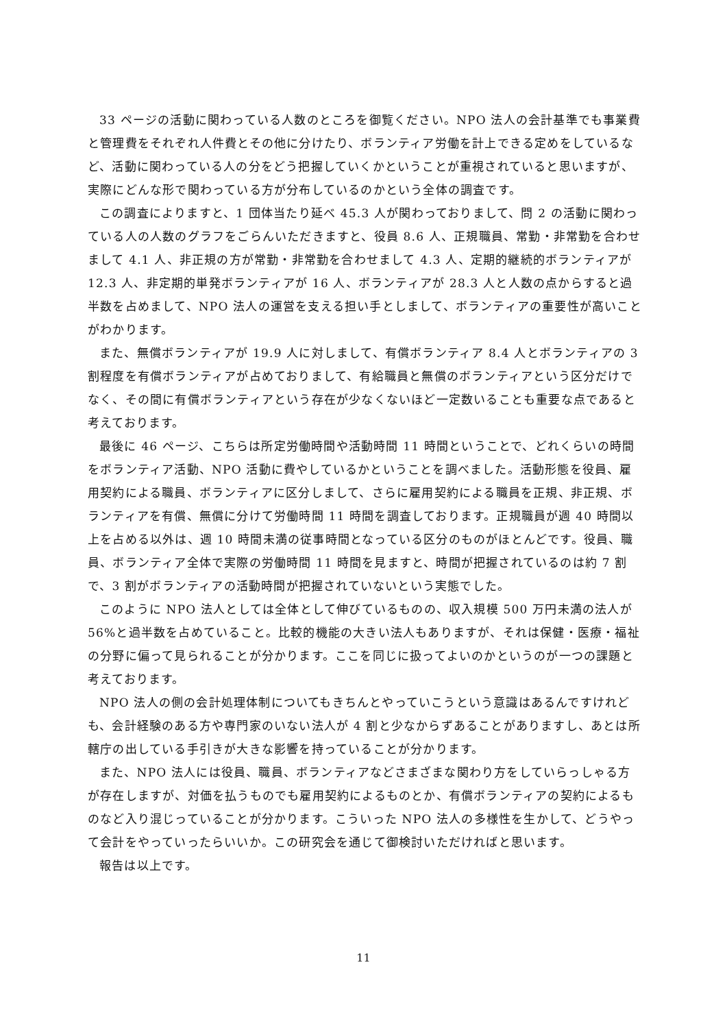33 ページの活動に関わっている人数のところを御覧ください。NPO 法人の会計基準でも事業費と管理費をそれぞれ人件費とその他に分けたり、ボランティア労働を計上できる定めをしているなど、活動に関わっている人の分をどう把握していくかということが重視されていると思いますが、実際にどんな形で関わっている方が分布しているのかという全体の調査です。
この調査によりますと、1 団体当たり延べ 45.3 人が関わっておりまして、問 2 の活動に関わっている人の人数のグラフをごらんいただきますと、役員 8.6 人、正規職員、常勤・非常勤を合わせまして 4.1 人、非正規の方が常勤・非常勤を合わせまして 4.3 人、定期的継続的ボランティアが 12.3 人、非定期的単発ボランティアが 16 人、ボランティアが 28.3 人と人数の点からすると過半数を占めまして、NPO 法人の運営を支える担い手としまして、ボランティアの重要性が高いことがわかります。
また、無償ボランティアが 19.9 人に対しまして、有償ボランティア 8.4 人とボランティアの 3 割程度を有償ボランティアが占めておりまして、有給職員と無償のボランティアという区分だけでなく、その間に有償ボランティアという存在が少なくないほど一定数いることも重要な点であると考えております。
最後に 46 ページ、こちらは所定労働時間や活動時間 11 時間ということで、どれくらいの時間をボランティア活動、NPO 活動に費やしているかということを調べました。活動形態を役員、雇用契約による職員、ボランティアに区分しまして、さらに雇用契約による職員を正規、非正規、ボランティアを有償、無償に分けて労働時間 11 時間を調査しております。正規職員が週 40 時間以上を占める以外は、週 10 時間未満の従事時間となっている区分のものがほとんどです。役員、職員、ボランティア全体で実際の労働時間 11 時間を見ますと、時間が把握されているのは約 7 割で、3 割がボランティアの活動時間が把握されていないという実態でした。
このように NPO 法人としては全体として伸びているものの、収入規模 500 万円未満の法人が 56%と過半数を占めていること。比較的機能の大きい法人もありますが、それは保健・医療・福祉の分野に偏って見られることが分かります。ここを同じに扱ってよいのかというのが一つの課題と考えております。
NPO 法人の側の会計処理体制についてもきちんとやっていこうという意識はあるんですけれども、会計経験のある方や専門家のいない法人が 4 割と少なからずあることがありますし、あとは所轄庁の出している手引きが大きな影響を持っていることが分かります。
また、NPO 法人には役員、職員、ボランティアなどさまざまな関わり方をしていらっしゃる方が存在しますが、対価を払うものでも雇用契約によるものとか、有償ボランティアの契約によるものなど入り混じっていることが分かります。こういった NPO 法人の多様性を生かして、どうやって会計をやっていったらいいか。この研究会を通じて御検討いただければと思います。
報告は以上です。
11